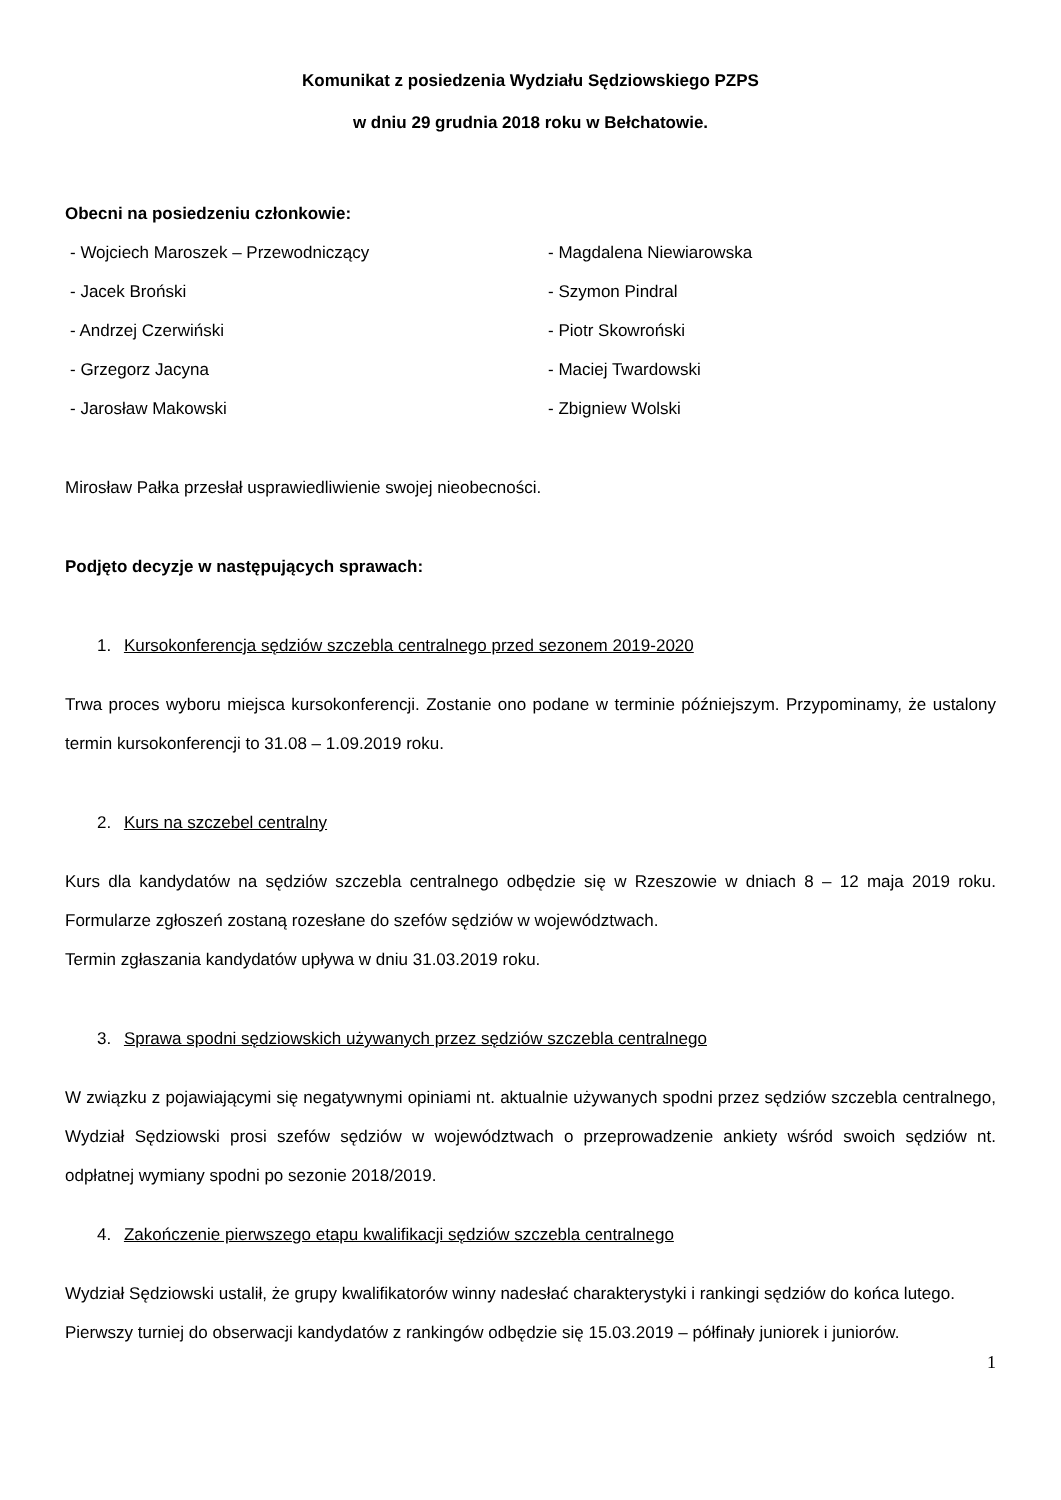Komunikat z posiedzenia Wydziału Sędziowskiego PZPS
w dniu 29 grudnia 2018 roku w Bełchatowie.
Obecni na posiedzeniu członkowie:
- Wojciech Maroszek – Przewodniczący
- Magdalena Niewiarowska
- Jacek Broński
- Szymon Pindral
- Andrzej Czerwiński
- Piotr Skowroński
- Grzegorz Jacyna
- Maciej Twardowski
- Jarosław Makowski
- Zbigniew Wolski
Mirosław Pałka przesłał usprawiedliwienie swojej nieobecności.
Podjęto decyzje w następujących sprawach:
1. Kursokonferencja sędziów szczebla centralnego przed sezonem 2019-2020
Trwa proces wyboru miejsca kursokonferencji. Zostanie ono podane w terminie późniejszym. Przypominamy, że ustalony termin kursokonferencji to 31.08 – 1.09.2019 roku.
2. Kurs na szczebel centralny
Kurs dla kandydatów na sędziów szczebla centralnego odbędzie się w Rzeszowie w dniach 8 – 12 maja 2019 roku. Formularze zgłoszeń zostaną rozesłane do szefów sędziów w województwach.
Termin zgłaszania kandydatów upływa w dniu 31.03.2019 roku.
3. Sprawa spodni sędziowskich używanych przez sędziów szczebla centralnego
W związku z pojawiającymi się negatywnymi opiniami nt. aktualnie używanych spodni przez sędziów szczebla centralnego, Wydział Sędziowski prosi szefów sędziów w województwach o przeprowadzenie ankiety wśród swoich sędziów nt. odpłatnej wymiany spodni po sezonie 2018/2019.
4. Zakończenie pierwszego etapu kwalifikacji sędziów szczebla centralnego
Wydział Sędziowski ustalił, że grupy kwalifikatorów winny nadesłać charakterystyki i rankingi sędziów do końca lutego.
Pierwszy turniej do obserwacji kandydatów z rankingów odbędzie się 15.03.2019 – półfinały juniorek i juniorów.
1